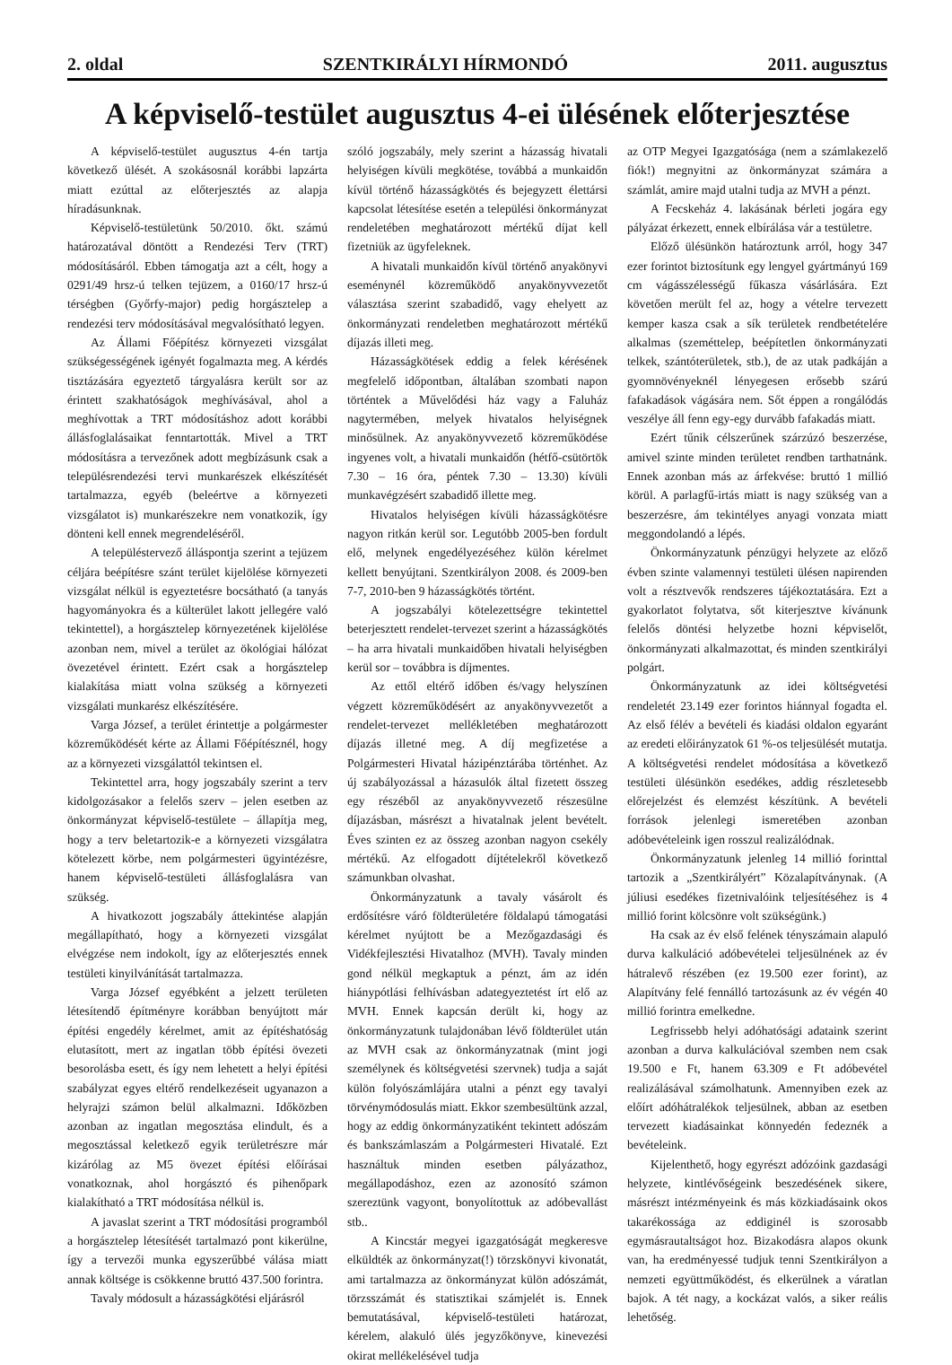2. oldal SZENTKIRÁLYI HÍRMONDÓ 2011. augusztus
A képviselő-testület augusztus 4-ei ülésének előterjesztése
A képviselő-testület augusztus 4-én tartja következő ülését. A szokásosnál korábbi lapzárta miatt ezúttal az előterjesztés az alapja híradásunknak.
Képviselő-testületünk 50/2010. őkt. számú határozatával döntött a Rendezési Terv (TRT) módosításáról. Ebben támogatja azt a célt, hogy a 0291/49 hrsz-ú telken tejüzem, a 0160/17 hrsz-ú térségben (Győrfy-major) pedig horgásztelep a rendezési terv módosításával megvalósítható legyen.
Az Állami Főépítész környezeti vizsgálat szükségességének igényét fogalmazta meg. A kérdés tisztázására egyeztető tárgyalásra került sor az érintett szakhatóságok meghívásával, ahol a meghívottak a TRT módosításhoz adott korábbi állásfoglalásaikat fenntartották. Mivel a TRT módosításra a tervezőnek adott megbízásunk csak a településrendezési tervi munkarészek elkészítését tartalmazza, egyéb (beleértve a környezeti vizsgálatot is) munkarészekre nem vonatkozik, így dönteni kell ennek megrendeléséről.
A településtervező álláspontja szerint a tejüzem céljára beépítésre szánt terület kijelölése környezeti vizsgálat nélkül is egyeztetésre bocsátható (a tanyás hagyományokra és a külterület lakott jellegére való tekintettel), a horgásztelep környezetének kijelölése azonban nem, mivel a terület az ökológiai hálózat övezetével érintett. Ezért csak a horgásztelep kialakítása miatt volna szükség a környezeti vizsgálati munkarész elkészítésére.
Varga József, a terület érintettje a polgármester közreműködését kérte az Állami Főépítésznél, hogy az a környezeti vizsgálattól tekintsen el.
Tekintettel arra, hogy jogszabály szerint a terv kidolgozásakor a felelős szerv – jelen esetben az önkormányzat képviselő-testülete – állapítja meg, hogy a terv beletartozik-e a környezeti vizsgálatra kötelezett körbe, nem polgármesteri ügyintézésre, hanem képviselő-testületi állásfoglalásra van szükség.
A hivatkozott jogszabály áttekintése alapján megállapítható, hogy a környezeti vizsgálat elvégzése nem indokolt, így az előterjesztés ennek testületi kinyilvánítását tartalmazza.
Varga József egyébként a jelzett területen létesítendő építményre korábban benyújtott már építési engedély kérelmet, amit az építéshatóság elutasított, mert az ingatlan több építési övezeti besorolásba esett, és így nem lehetett a helyi építési szabályzat egyes eltérő rendelkezéseit ugyanazon a helyrajzi számon belül alkalmazni. Időközben azonban az ingatlan megosztása elindult, és a megosztással keletkező egyik területrészre már kizárólag az M5 övezet építési előírásai vonatkoznak, ahol horgásztó és pihenőpark kialakítható a TRT módosítása nélkül is.
A javaslat szerint a TRT módosítási programból a horgásztelep létesítését tartalmazó pont kikerülne, így a tervezői munka egyszerűbbé válása miatt annak költsége is csökkenne bruttó 437.500 forintra.
Tavaly módosult a házasságkötési eljárásról
szóló jogszabály, mely szerint a házasság hivatali helyiségen kívüli megkötése, továbbá a munkaidőn kívül történő házasságkötés és bejegyzett élettársi kapcsolat létesítése esetén a települési önkormányzat rendeletében meghatározott mértékű díjat kell fizetniük az ügyfeleknek.
A hivatali munkaidőn kívül történő anyakönyvi eseménynél közreműködő anyakönyvvezetőt választása szerint szabadidő, vagy ehelyett az önkormányzati rendeletben meghatározott mértékű díjazás illeti meg.
Házasságkötések eddig a felek kérésének megfelelő időpontban, általában szombati napon történtek a Művelődési ház vagy a Faluház nagytermében, melyek hivatalos helyiségnek minősülnek. Az anyakönyvvezető közreműködése ingyenes volt, a hivatali munkaidőn (hétfő-csütörtök 7.30 – 16 óra, péntek 7.30 – 13.30) kívüli munkavégzésért szabadidő illette meg.
Hivatalos helyiségen kívüli házasságkötésre nagyon ritkán kerül sor. Legutóbb 2005-ben fordult elő, melynek engedélyezéséhez külön kérelmet kellett benyújtani. Szentkirályon 2008. és 2009-ben 7-7, 2010-ben 9 házasságkötés történt.
A jogszabályi kötelezettségre tekintettel beterjesztett rendelet-tervezet szerint a házasságkötés – ha arra hivatali munkaidőben hivatali helyiségben kerül sor – továbbra is díjmentes.
Az ettől eltérő időben és/vagy helyszínen végzett közreműködésért az anyakönyvvezetőt a rendelet-tervezet mellékletében meghatározott díjazás illetné meg. A díj megfizetése a Polgármesteri Hivatal házipénztárába történhet. Az új szabályozással a házasulók által fizetett összeg egy részéből az anyakönyvvezető részesülne díjazásban, másrészt a hivatalnak jelent bevételt. Éves szinten ez az összeg azonban nagyon csekély mértékű. Az elfogadott díjtételekről következő számunkban olvashat.
Önkormányzatunk a tavaly vásárolt és erdősítésre váró földterületére földalapú támogatási kérelmet nyújtott be a Mezőgazdasági és Vidékfejlesztési Hivatalhoz (MVH). Tavaly minden gond nélkül megkaptuk a pénzt, ám az idén hiánypótlási felhívásban adategyeztetést írt elő az MVH. Ennek kapcsán derült ki, hogy az önkormányzatunk tulajdonában lévő földterület után az MVH csak az önkormányzatnak (mint jogi személynek és költségvetési szervnek) tudja a saját külön folyószámlájára utalni a pénzt egy tavalyi törvénymódosulás miatt. Ekkor szembesültünk azzal, hogy az eddig önkormányzatiként tekintett adószám és bankszámlaszám a Polgármesteri Hivatalé. Ezt használtuk minden esetben pályázathoz, megállapodáshoz, ezen az azonosító számon szereztünk vagyont, bonyolítottuk az adóbevallást stb..
A Kincstár megyei igazgatóságát megkeresve elküldték az önkormányzat(!) törzskönyvi kivonatát, ami tartalmazza az önkormányzat külön adószámát, törzsszámát és statisztikai számjelét is. Ennek bemutatásával, képviselő-testületi határozat, kérelem, alakuló ülés jegyzőkönyve, kinevezési okirat mellékelésével tudja
az OTP Megyei Igazgatósága (nem a számlakezelő fiók!) megnyitni az önkormányzat számára a számlát, amire majd utalni tudja az MVH a pénzt.
A Fecskeház 4. lakásának bérleti jogára egy pályázat érkezett, ennek elbírálása vár a testületre.
Előző ülésünkön határoztunk arról, hogy 347 ezer forintot biztosítunk egy lengyel gyártmányú 169 cm vágásszélességű fűkasza vásárlására. Ezt követően merült fel az, hogy a vételre tervezett kemper kasza csak a sík területek rendbetételére alkalmas (szeméttelep, beépítetlen önkormányzati telkek, szántóterületek, stb.), de az utak padkáján a gyomnövényeknél lényegesen erősebb szárú fafakadások vágására nem. Sőt éppen a rongálódás veszélye áll fenn egy-egy durvább fafakadás miatt.
Ezért tűnik célszerűnek szárzúzó beszerzése, amivel szinte minden területet rendben tarthatnánk. Ennek azonban más az árfekvése: bruttó 1 millió körül. A parlagfű-irtás miatt is nagy szükség van a beszerzésre, ám tekintélyes anyagi vonzata miatt meggondolandó a lépés.
Önkormányzatunk pénzügyi helyzete az előző évben szinte valamennyi testületi ülésen napirenden volt a résztvevők rendszeres tájékoztatására. Ezt a gyakorlatot folytatva, sőt kiterjesztve kívánunk felelős döntési helyzetbe hozni képviselőt, önkormányzati alkalmazottat, és minden szentkirályi polgárt.
Önkormányzatunk az idei költségvetési rendeletét 23.149 ezer forintos hiánnyal fogadta el. Az első félév a bevételi és kiadási oldalon egyaránt az eredeti előirányzatok 61 %-os teljesülését mutatja. A költségvetési rendelet módosítása a következő testületi ülésünkön esedékes, addig részletesebb előrejelzést és elemzést készítünk. A bevételi források jelenlegi ismeretében azonban adóbevételeink igen rosszul realizálódnak.
Önkormányzatunk jelenleg 14 millió forinttal tartozik a „Szentkirályért” Közalapítványnak. (A júliusi esedékes fizetnivalóink teljesítéséhez is 4 millió forint kölcsönre volt szükségünk.)
Ha csak az év első felének tényszámain alapuló durva kalkuláció adóbevételei teljesülnének az év hátralevő részében (ez 19.500 ezer forint), az Alapítvány felé fennálló tartozásunk az év végén 40 millió forintra emelkedne.
Legfrissebb helyi adóhatósági adataink szerint azonban a durva kalkulációval szemben nem csak 19.500 e Ft, hanem 63.309 e Ft adóbevétel realizálásával számolhatunk. Amennyiben ezek az előírt adóhátralékok teljesülnek, abban az esetben tervezett kiadásainkat könnyedén fedeznék a bevételeink.
Kijelenthető, hogy egyrészt adózóink gazdasági helyzete, kintlévőségeink beszedésének sikere, másrészt intézményeink és más közkiadásaink okos takarékossága az eddiginél is szorosabb egymásrautaltságot hoz. Bizakodásra alapos okunk van, ha eredményessé tudjuk tenni Szentkirályon a nemzeti együttműködést, és elkerülnek a váratlan bajok. A tét nagy, a kockázat valós, a siker reális lehetőség.